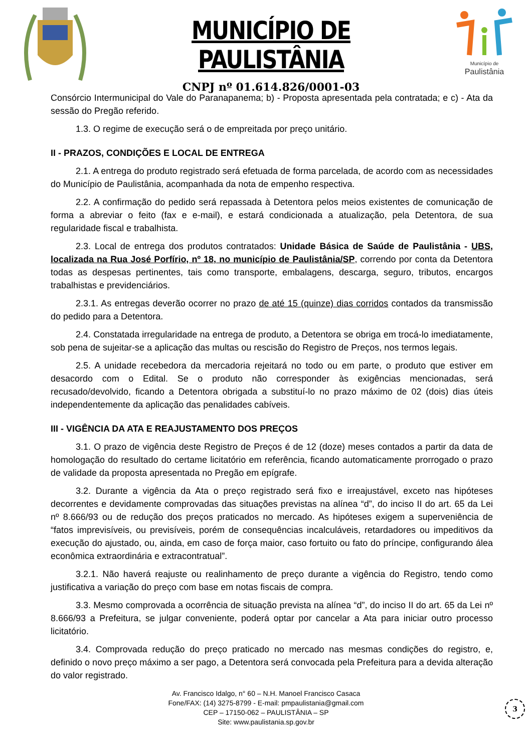MUNICÍPIO DE PAULISTÂNIA
CNPJ nº 01.614.826/0001-03
Município de
Paulistânia
Consórcio Intermunicipal do Vale do Paranapanema; b) - Proposta apresentada pela contratada; e c) - Ata da sessão do Pregão referido.
1.3. O regime de execução será o de empreitada por preço unitário.
II - PRAZOS, CONDIÇÕES E LOCAL DE ENTREGA
2.1. A entrega do produto registrado será efetuada de forma parcelada, de acordo com as necessidades do Município de Paulistânia, acompanhada da nota de empenho respectiva.
2.2. A confirmação do pedido será repassada à Detentora pelos meios existentes de comunicação de forma a abreviar o feito (fax e e-mail), e estará condicionada a atualização, pela Detentora, de sua regularidade fiscal e trabalhista.
2.3. Local de entrega dos produtos contratados: Unidade Básica de Saúde de Paulistânia - UBS, localizada na Rua José Porfírio, nº 18, no município de Paulistânia/SP, correndo por conta da Detentora todas as despesas pertinentes, tais como transporte, embalagens, descarga, seguro, tributos, encargos trabalhistas e previdenciários.
2.3.1. As entregas deverão ocorrer no prazo de até 15 (quinze) dias corridos contados da transmissão do pedido para a Detentora.
2.4. Constatada irregularidade na entrega de produto, a Detentora se obriga em trocá-lo imediatamente, sob pena de sujeitar-se a aplicação das multas ou rescisão do Registro de Preços, nos termos legais.
2.5. A unidade recebedora da mercadoria rejeitará no todo ou em parte, o produto que estiver em desacordo com o Edital. Se o produto não corresponder às exigências mencionadas, será recusado/devolvido, ficando a Detentora obrigada a substituí-lo no prazo máximo de 02 (dois) dias úteis independentemente da aplicação das penalidades cabíveis.
III - VIGÊNCIA DA ATA E REAJUSTAMENTO DOS PREÇOS
3.1. O prazo de vigência deste Registro de Preços é de 12 (doze) meses contados a partir da data de homologação do resultado do certame licitatório em referência, ficando automaticamente prorrogado o prazo de validade da proposta apresentada no Pregão em epígrafe.
3.2. Durante a vigência da Ata o preço registrado será fixo e irreajustável, exceto nas hipóteses decorrentes e devidamente comprovadas das situações previstas na alínea “d”, do inciso II do art. 65 da Lei nº 8.666/93 ou de redução dos preços praticados no mercado. As hipóteses exigem a superveniência de “fatos imprevisíveis, ou previsíveis, porém de consequências incalculáveis, retardadores ou impeditivos da execução do ajustado, ou, ainda, em caso de força maior, caso fortuito ou fato do príncipe, configurando álea econômica extraordinária e extracontratual”.
3.2.1. Não haverá reajuste ou realinhamento de preço durante a vigência do Registro, tendo como justificativa a variação do preço com base em notas fiscais de compra.
3.3. Mesmo comprovada a ocorrência de situação prevista na alínea “d”, do inciso II do art. 65 da Lei nº 8.666/93 a Prefeitura, se julgar conveniente, poderá optar por cancelar a Ata para iniciar outro processo licitatório.
3.4. Comprovada redução do preço praticado no mercado nas mesmas condições do registro, e, definido o novo preço máximo a ser pago, a Detentora será convocada pela Prefeitura para a devida alteração do valor registrado.
Av. Francisco Idalgo, n° 60 – N.H. Manoel Francisco Casaca
Fone/FAX: (14) 3275-8799 - E-mail: pmpaulistania@gmail.com
CEP – 17150-062 – PAULISTÂNIA – SP
Site: www.paulistania.sp.gov.br
3